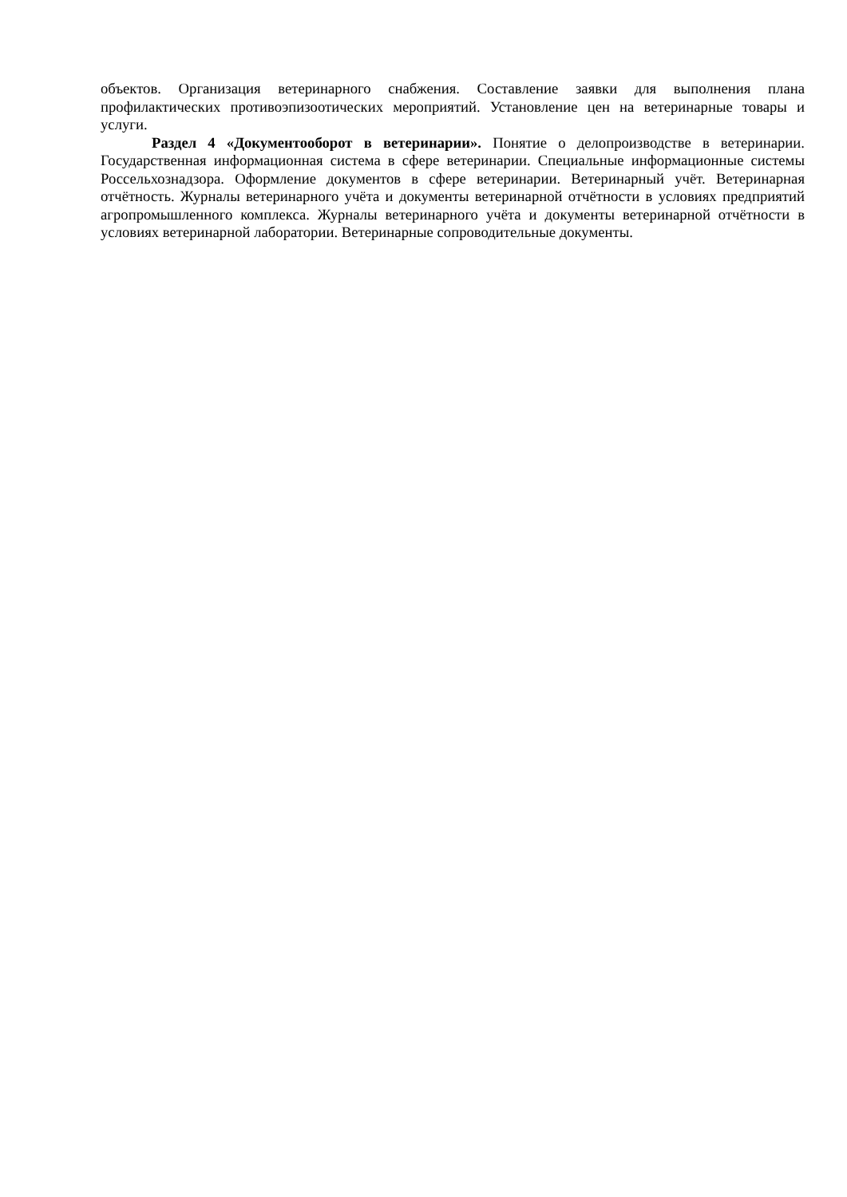объектов. Организация ветеринарного снабжения. Составление заявки для выполнения плана профилактических противоэпизоотических мероприятий. Установление цен на ветеринарные товары и услуги.
Раздел 4 «Документооборот в ветеринарии». Понятие о делопроизводстве в ветеринарии. Государственная информационная система в сфере ветеринарии. Специальные информационные системы Россельхознадзора. Оформление документов в сфере ветеринарии. Ветеринарный учёт. Ветеринарная отчётность. Журналы ветеринарного учёта и документы ветеринарной отчётности в условиях предприятий агропромышленного комплекса. Журналы ветеринарного учёта и документы ветеринарной отчётности в условиях ветеринарной лаборатории. Ветеринарные сопроводительные документы.